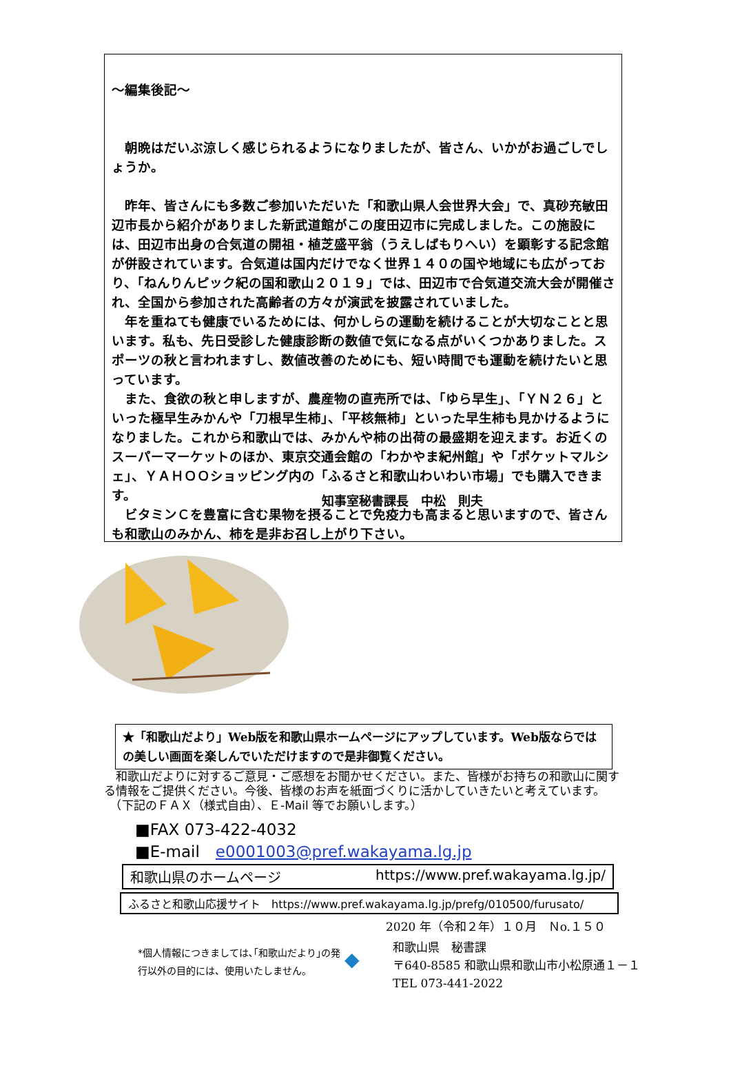～編集後記～
　朝晩はだいぶ涼しく感じられるようになりましたが、皆さん、いかがお過ごしでしょうか。
　昨年、皆さんにも多数ご参加いただいた「和歌山県人会世界大会」で、真砂充敏田辺市長から紹介がありました新武道館がこの度田辺市に完成しました。この施設には、田辺市出身の合気道の開祖・植芝盛平翁（うえしばもりへい）を顕彰する記念館が併設されています。合気道は国内だけでなく世界１４０の国や地域にも広がっており、「ねんりんピック紀の国和歌山２０１９」では、田辺市で合気道交流大会が開催され、全国から参加された高齢者の方々が演武を披露されていました。
　年を重ねても健康でいるためには、何かしらの運動を続けることが大切なことと思います。私も、先日受診した健康診断の数値で気になる点がいくつかありました。スポーツの秋と言われますし、数値改善のためにも、短い時間でも運動を続けたいと思っています。
　また、食欲の秋と申しますが、農産物の直売所では、「ゆら早生」、「ＹＮ２６」といった極早生みかんや「刀根早生柿」、「平核無柿」といった早生柿も見かけるようになりました。これから和歌山では、みかんや柿の出荷の最盛期を迎えます。お近くのスーパーマーケットのほか、東京交通会館の「わかやま紀州館」や「ポケットマルシェ」、ＹＡＨＯＯショッピング内の「ふるさと和歌山わいわい市場」でも購入できます。
　ビタミンＣを豊富に含む果物を摂ることで免疫力も高まると思いますので、皆さんも和歌山のみかん、柿を是非お召し上がり下さい。
知事室秘書課長　中松　則夫
★「和歌山だより」Web版を和歌山県ホームページにアップしています。Web版ならではの美しい画面を楽しんでいただけますので是非御覧ください。
　和歌山だよりに対するご意見・ご感想をお聞かせください。また、皆様がお持ちの和歌山に関する情報をご提供ください。今後、皆様のお声を紙面づくりに活かしていきたいと考えています。
　（下記のＦＡＸ（様式自由）、Ｅ-Mail 等でお願いします。）
■FAX 073-422-4032
■E-mail　e0001003@pref.wakayama.lg.jp
和歌山県のホームページ https://www.pref.wakayama.lg.jp/
ふるさと和歌山応援サイト　https://www.pref.wakayama.lg.jp/prefg/010500/furusato/
2020 年（令和２年）１０月　Ｎo.１５０
*個人情報につきましては､｢和歌山だより｣の発行以外の目的には、使用いたしません。
◆
和歌山県　秘書課
〒640-8585 和歌山県和歌山市小松原通１－１
TEL 073-441-2022